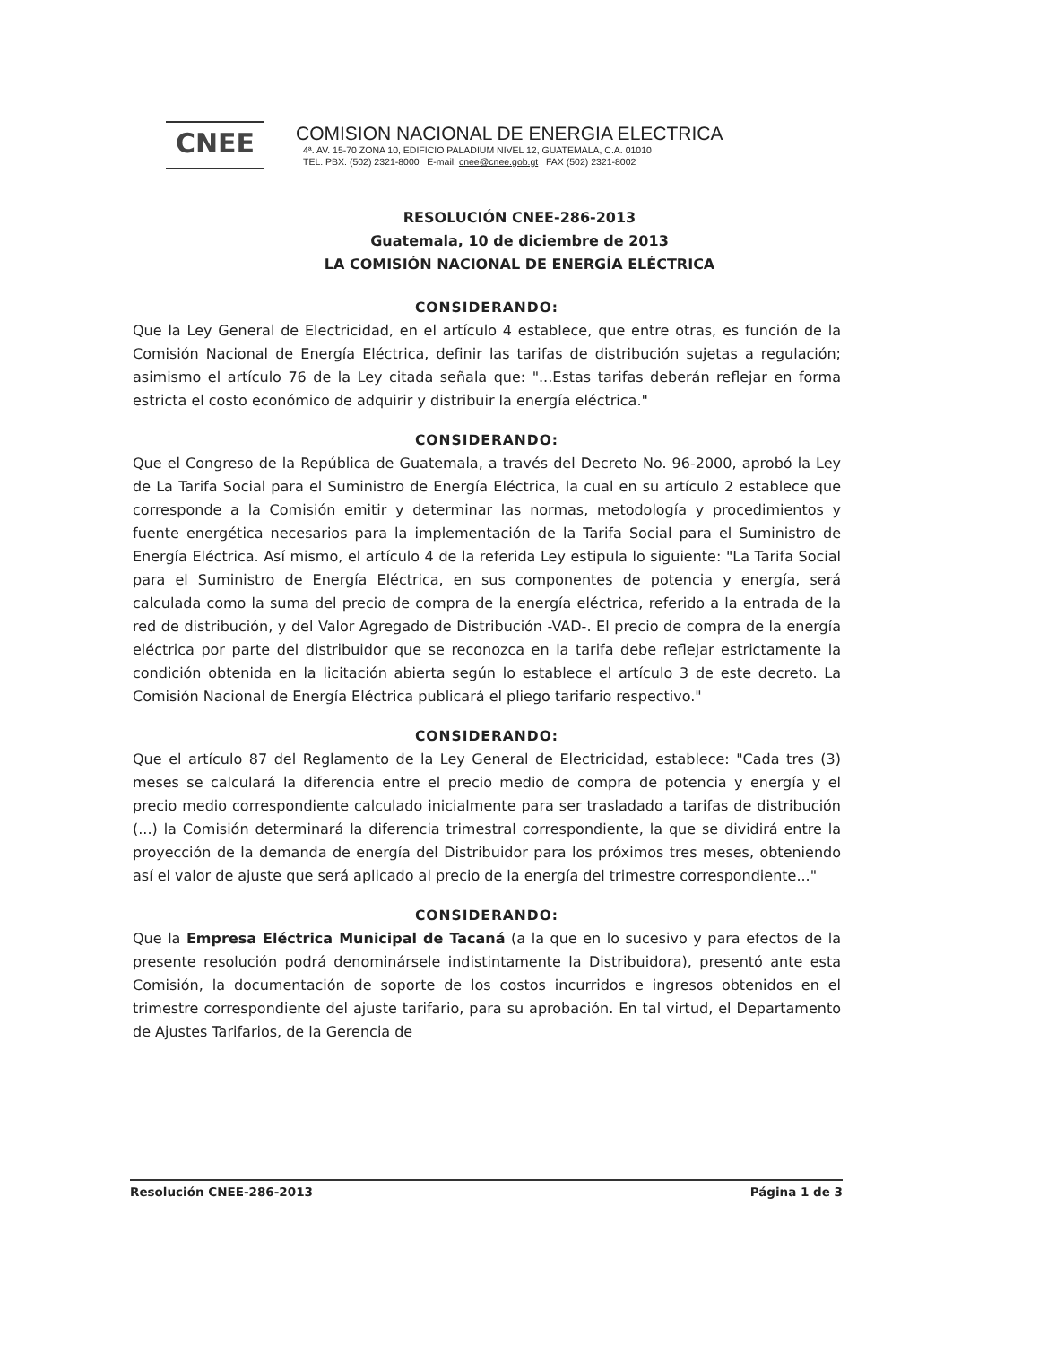CNEE
COMISION NACIONAL DE ENERGIA ELECTRICA
4ª. AV. 15-70 ZONA 10, EDIFICIO PALADIUM NIVEL 12, GUATEMALA, C.A. 01010
TEL. PBX. (502) 2321-8000 E-mail: cnee@cnee.gob.gt FAX (502) 2321-8002
RESOLUCIÓN CNEE-286-2013
Guatemala, 10 de diciembre de 2013
LA COMISIÓN NACIONAL DE ENERGÍA ELÉCTRICA
CONSIDERANDO:
Que la Ley General de Electricidad, en el artículo 4 establece, que entre otras, es función de la Comisión Nacional de Energía Eléctrica, definir las tarifas de distribución sujetas a regulación; asimismo el artículo 76 de la Ley citada señala que: "...Estas tarifas deberán reflejar en forma estricta el costo económico de adquirir y distribuir la energía eléctrica."
CONSIDERANDO:
Que el Congreso de la República de Guatemala, a través del Decreto No. 96-2000, aprobó la Ley de La Tarifa Social para el Suministro de Energía Eléctrica, la cual en su artículo 2 establece que corresponde a la Comisión emitir y determinar las normas, metodología y procedimientos y fuente energética necesarios para la implementación de la Tarifa Social para el Suministro de Energía Eléctrica. Así mismo, el artículo 4 de la referida Ley estipula lo siguiente: "La Tarifa Social para el Suministro de Energía Eléctrica, en sus componentes de potencia y energía, será calculada como la suma del precio de compra de la energía eléctrica, referido a la entrada de la red de distribución, y del Valor Agregado de Distribución -VAD-. El precio de compra de la energía eléctrica por parte del distribuidor que se reconozca en la tarifa debe reflejar estrictamente la condición obtenida en la licitación abierta según lo establece el artículo 3 de este decreto. La Comisión Nacional de Energía Eléctrica publicará el pliego tarifario respectivo."
CONSIDERANDO:
Que el artículo 87 del Reglamento de la Ley General de Electricidad, establece: "Cada tres (3) meses se calculará la diferencia entre el precio medio de compra de potencia y energía y el precio medio correspondiente calculado inicialmente para ser trasladado a tarifas de distribución (...) la Comisión determinará la diferencia trimestral correspondiente, la que se dividirá entre la proyección de la demanda de energía del Distribuidor para los próximos tres meses, obteniendo así el valor de ajuste que será aplicado al precio de la energía del trimestre correspondiente..."
CONSIDERANDO:
Que la Empresa Eléctrica Municipal de Tacaná (a la que en lo sucesivo y para efectos de la presente resolución podrá denominársele indistintamente la Distribuidora), presentó ante esta Comisión, la documentación de soporte de los costos incurridos e ingresos obtenidos en el trimestre correspondiente del ajuste tarifario, para su aprobación. En tal virtud, el Departamento de Ajustes Tarifarios, de la Gerencia de
Resolución CNEE-286-2013 Página 1 de 3